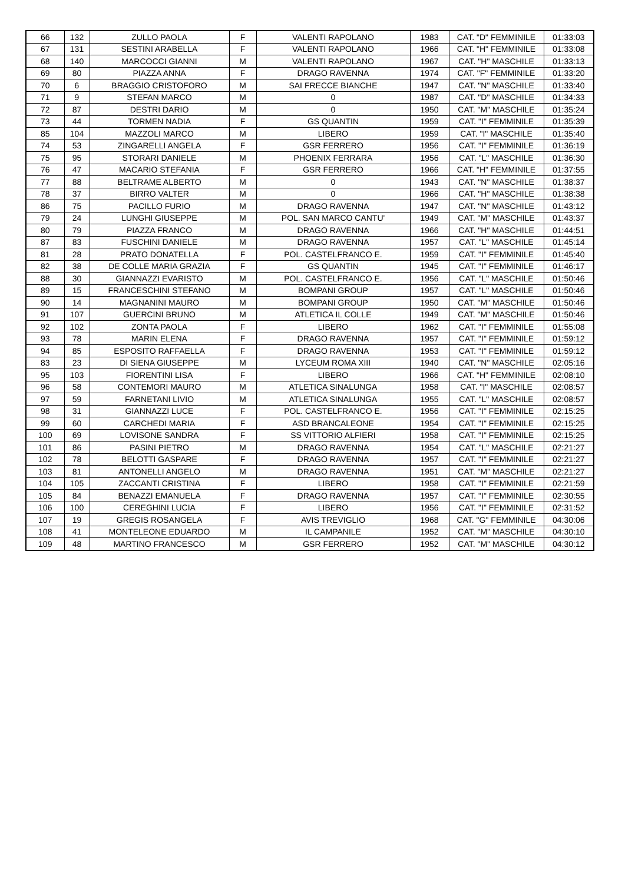| 66 | 132 | ZULLO PAOLA | F | VALENTI RAPOLANO | 1983 | CAT. "D" FEMMINILE | 01:33:03 |
| 67 | 131 | SESTINI ARABELLA | F | VALENTI RAPOLANO | 1966 | CAT. "H" FEMMINILE | 01:33:08 |
| 68 | 140 | MARCOCCI GIANNI | M | VALENTI RAPOLANO | 1967 | CAT. "H" MASCHILE | 01:33:13 |
| 69 | 80 | PIAZZA ANNA | F | DRAGO RAVENNA | 1974 | CAT. "F" FEMMINILE | 01:33:20 |
| 70 | 6 | BRAGGIO CRISTOFORO | M | SAI FRECCE BIANCHE | 1947 | CAT. "N" MASCHILE | 01:33:40 |
| 71 | 9 | STEFAN MARCO | M | 0 | 1987 | CAT. "D" MASCHILE | 01:34:33 |
| 72 | 87 | DESTRI DARIO | M | 0 | 1950 | CAT. "M" MASCHILE | 01:35:24 |
| 73 | 44 | TORMEN NADIA | F | GS QUANTIN | 1959 | CAT. "I" FEMMINILE | 01:35:39 |
| 85 | 104 | MAZZOLI MARCO | M | LIBERO | 1959 | CAT. "I" MASCHILE | 01:35:40 |
| 74 | 53 | ZINGARELLI ANGELA | F | GSR FERRERO | 1956 | CAT. "I" FEMMINILE | 01:36:19 |
| 75 | 95 | STORARI DANIELE | M | PHOENIX FERRARA | 1956 | CAT. "L" MASCHILE | 01:36:30 |
| 76 | 47 | MACARIO STEFANIA | F | GSR FERRERO | 1966 | CAT. "H" FEMMINILE | 01:37:55 |
| 77 | 88 | BELTRAME ALBERTO | M | 0 | 1943 | CAT. "N" MASCHILE | 01:38:37 |
| 78 | 37 | BIRRO VALTER | M | 0 | 1966 | CAT. "H" MASCHILE | 01:38:38 |
| 86 | 75 | PACILLO FURIO | M | DRAGO RAVENNA | 1947 | CAT. "N" MASCHILE | 01:43:12 |
| 79 | 24 | LUNGHI GIUSEPPE | M | POL. SAN MARCO CANTU' | 1949 | CAT. "M" MASCHILE | 01:43:37 |
| 80 | 79 | PIAZZA FRANCO | M | DRAGO RAVENNA | 1966 | CAT. "H" MASCHILE | 01:44:51 |
| 87 | 83 | FUSCHINI DANIELE | M | DRAGO RAVENNA | 1957 | CAT. "L" MASCHILE | 01:45:14 |
| 81 | 28 | PRATO DONATELLA | F | POL. CASTELFRANCO E. | 1959 | CAT. "I" FEMMINILE | 01:45:40 |
| 82 | 38 | DE COLLE MARIA GRAZIA | F | GS QUANTIN | 1945 | CAT. "I" FEMMINILE | 01:46:17 |
| 88 | 30 | GIANNAZZI EVARISTO | M | POL. CASTELFRANCO E. | 1956 | CAT. "L" MASCHILE | 01:50:46 |
| 89 | 15 | FRANCESCHINI STEFANO | M | BOMPANI GROUP | 1957 | CAT. "L" MASCHILE | 01:50:46 |
| 90 | 14 | MAGNANINI MAURO | M | BOMPANI GROUP | 1950 | CAT. "M" MASCHILE | 01:50:46 |
| 91 | 107 | GUERCINI BRUNO | M | ATLETICA IL COLLE | 1949 | CAT. "M" MASCHILE | 01:50:46 |
| 92 | 102 | ZONTA PAOLA | F | LIBERO | 1962 | CAT. "I" FEMMINILE | 01:55:08 |
| 93 | 78 | MARIN ELENA | F | DRAGO RAVENNA | 1957 | CAT. "I" FEMMINILE | 01:59:12 |
| 94 | 85 | ESPOSITO RAFFAELLA | F | DRAGO RAVENNA | 1953 | CAT. "I" FEMMINILE | 01:59:12 |
| 83 | 23 | DI SIENA GIUSEPPE | M | LYCEUM ROMA XIII | 1940 | CAT. "N" MASCHILE | 02:05:16 |
| 95 | 103 | FIORENTINI LISA | F | LIBERO | 1966 | CAT. "H" FEMMINILE | 02:08:10 |
| 96 | 58 | CONTEMORI MAURO | M | ATLETICA SINALUNGA | 1958 | CAT. "I" MASCHILE | 02:08:57 |
| 97 | 59 | FARNETANI LIVIO | M | ATLETICA SINALUNGA | 1955 | CAT. "L" MASCHILE | 02:08:57 |
| 98 | 31 | GIANNAZZI LUCE | F | POL. CASTELFRANCO E. | 1956 | CAT. "I" FEMMINILE | 02:15:25 |
| 99 | 60 | CARCHEDI MARIA | F | ASD BRANCALEONE | 1954 | CAT. "I" FEMMINILE | 02:15:25 |
| 100 | 69 | LOVISONE SANDRA | F | SS VITTORIO ALFIERI | 1958 | CAT. "I" FEMMINILE | 02:15:25 |
| 101 | 86 | PASINI PIETRO | M | DRAGO RAVENNA | 1954 | CAT. "L" MASCHILE | 02:21:27 |
| 102 | 78 | BELOTTI GASPARE | F | DRAGO RAVENNA | 1957 | CAT. "I" FEMMINILE | 02:21:27 |
| 103 | 81 | ANTONELLI ANGELO | M | DRAGO RAVENNA | 1951 | CAT. "M" MASCHILE | 02:21:27 |
| 104 | 105 | ZACCANTI CRISTINA | F | LIBERO | 1958 | CAT. "I" FEMMINILE | 02:21:59 |
| 105 | 84 | BENAZZI EMANUELA | F | DRAGO RAVENNA | 1957 | CAT. "I" FEMMINILE | 02:30:55 |
| 106 | 100 | CEREGHINI LUCIA | F | LIBERO | 1956 | CAT. "I" FEMMINILE | 02:31:52 |
| 107 | 19 | GREGIS ROSANGELA | F | AVIS TREVIGLIO | 1968 | CAT. "G" FEMMINILE | 04:30:06 |
| 108 | 41 | MONTELEONE EDUARDO | M | IL CAMPANILE | 1952 | CAT. "M" MASCHILE | 04:30:10 |
| 109 | 48 | MARTINO FRANCESCO | M | GSR FERRERO | 1952 | CAT. "M" MASCHILE | 04:30:12 |